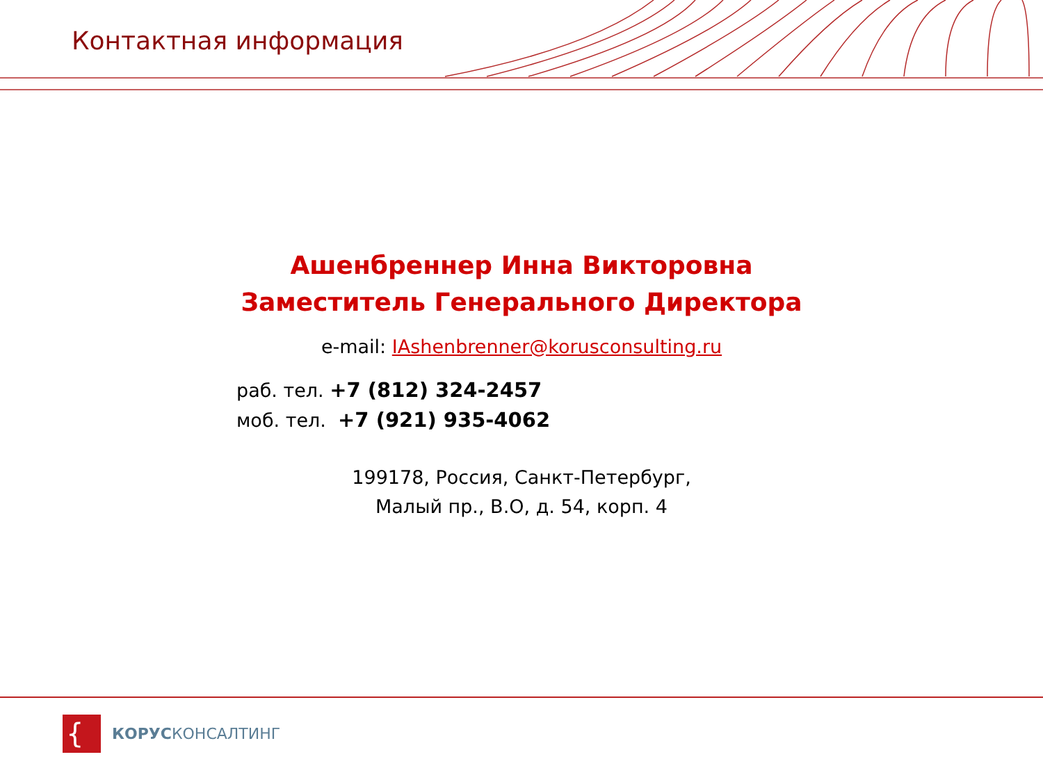Контактная информация
Ашенбреннер Инна Викторовна
Заместитель Генерального Директора
e-mail: IAshenbrenner@korusconsulting.ru
раб. тел. +7 (812) 324-2457
моб. тел. +7 (921) 935-4062
199178, Россия, Санкт-Петербург,
Малый пр., В.О, д. 54, корп. 4
{
КОРУСКОНСАЛТИНГ